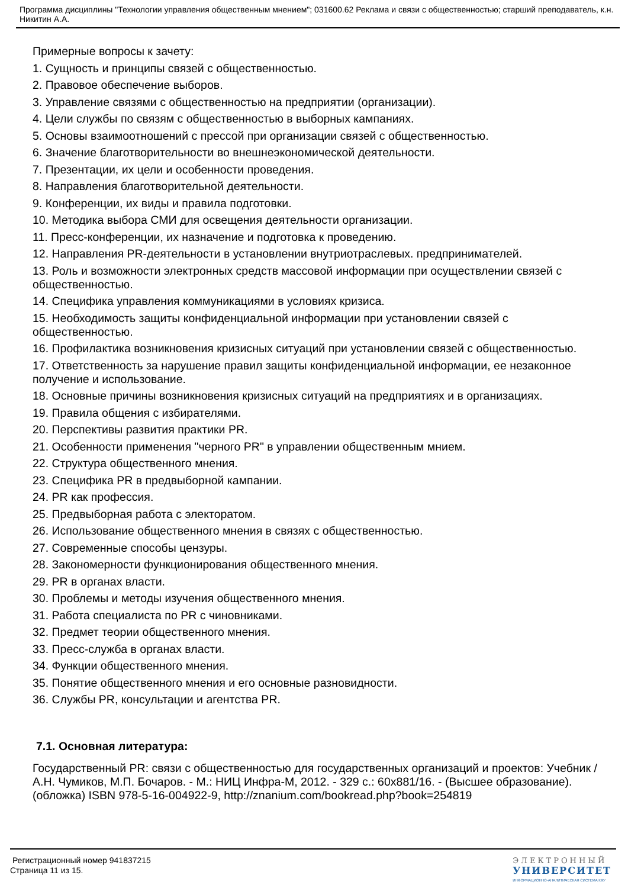Программа дисциплины "Технологии управления общественным мнением"; 031600.62 Реклама и связи с общественностью; старший преподаватель, к.н. Никитин А.А.
Примерные вопросы к зачету:
1. Сущность и принципы связей с общественностью.
2. Правовое обеспечение выборов.
3. Управление связями с общественностью на предприятии (организации).
4. Цели службы по связям с общественностью в выборных кампаниях.
5. Основы взаимоотношений с прессой при организации связей с общественностью.
6. Значение благотворительности во внешнеэкономической деятельности.
7. Презентации, их цели и особенности проведения.
8. Направления благотворительной деятельности.
9. Конференции, их виды и правила подготовки.
10. Методика выбора СМИ для освещения деятельности организации.
11. Пресс-конференции, их назначение и подготовка к проведению.
12. Направления PR-деятельности в установлении внутриотраслевых. предпринимателей.
13. Роль и возможности электронных средств массовой информации при осуществлении связей с общественностью.
14. Специфика управления коммуникациями в условиях кризиса.
15. Необходимость защиты конфиденциальной информации при установлении связей с общественностью.
16. Профилактика возникновения кризисных ситуаций при установлении связей с общественностью.
17. Ответственность за нарушение правил защиты конфиденциальной информации, ее незаконное получение и использование.
18. Основные причины возникновения кризисных ситуаций на предприятиях и в организациях.
19. Правила общения с избирателями.
20. Перспективы развития практики PR.
21. Особенности применения "черного PR" в управлении общественным мнием.
22. Структура общественного мнения.
23. Специфика PR в предвыборной кампании.
24. PR как профессия.
25. Предвыборная работа с электоратом.
26. Использование общественного мнения в связях с общественностью.
27. Современные способы цензуры.
28. Закономерности функционирования общественного мнения.
29. PR в органах власти.
30. Проблемы и методы изучения общественного мнения.
31. Работа специалиста по PR с чиновниками.
32. Предмет теории общественного мнения.
33. Пресс-служба в органах власти.
34. Функции общественного мнения.
35. Понятие общественного мнения и его основные разновидности.
36. Службы PR, консультации и агентства PR.
7.1. Основная литература:
Государственный PR: связи с общественностью для государственных организаций и проектов: Учебник / А.Н. Чумиков, М.П. Бочаров. - М.: НИЦ Инфра-М, 2012. - 329 с.: 60x881/16. - (Высшее образование). (обложка) ISBN 978-5-16-004922-9, http://znanium.com/bookread.php?book=254819
Регистрационный номер 941837215
Страница 11 из 15.
ЭЛЕКТРОННЫЙ
УНИВЕРСИТЕТ
ИНФОРМАЦИОННО-АНАЛИТИЧЕСКАЯ СИСТЕМА КФУ